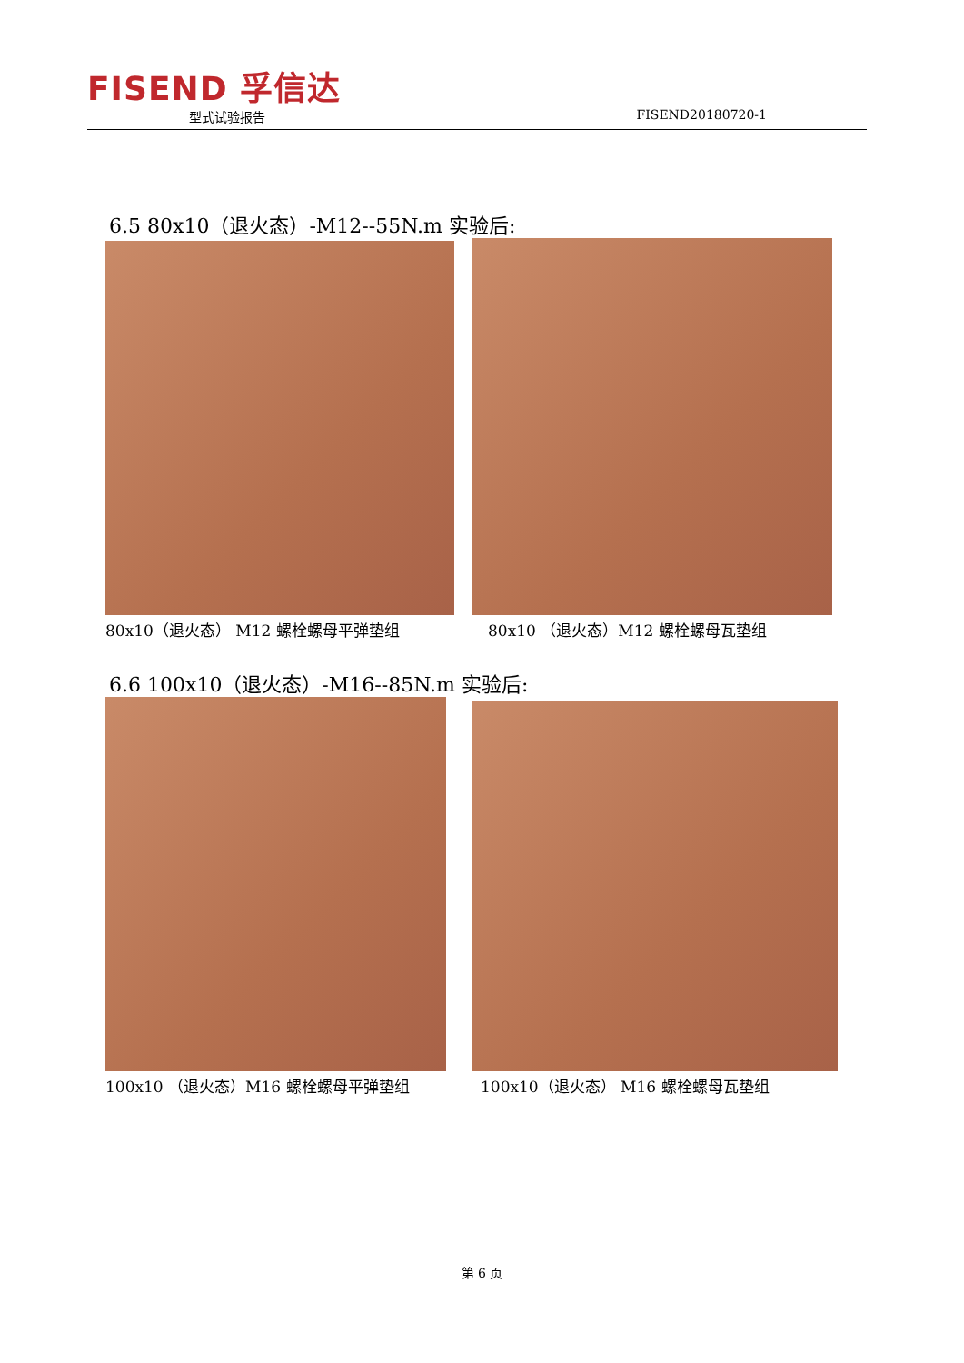FISEND 孚信达
型式试验报告 FISEND20180720-1
6.5 80x10（退火态）-M12--55N.m 实验后:
80x10（退火态） M12 螺栓螺母平弹垫组
80x10 （退火态）M12 螺栓螺母瓦垫组
6.6 100x10（退火态）-M16--85N.m 实验后:
100x10 （退火态）M16 螺栓螺母平弹垫组
100x10（退火态） M16 螺栓螺母瓦垫组
第 6 页